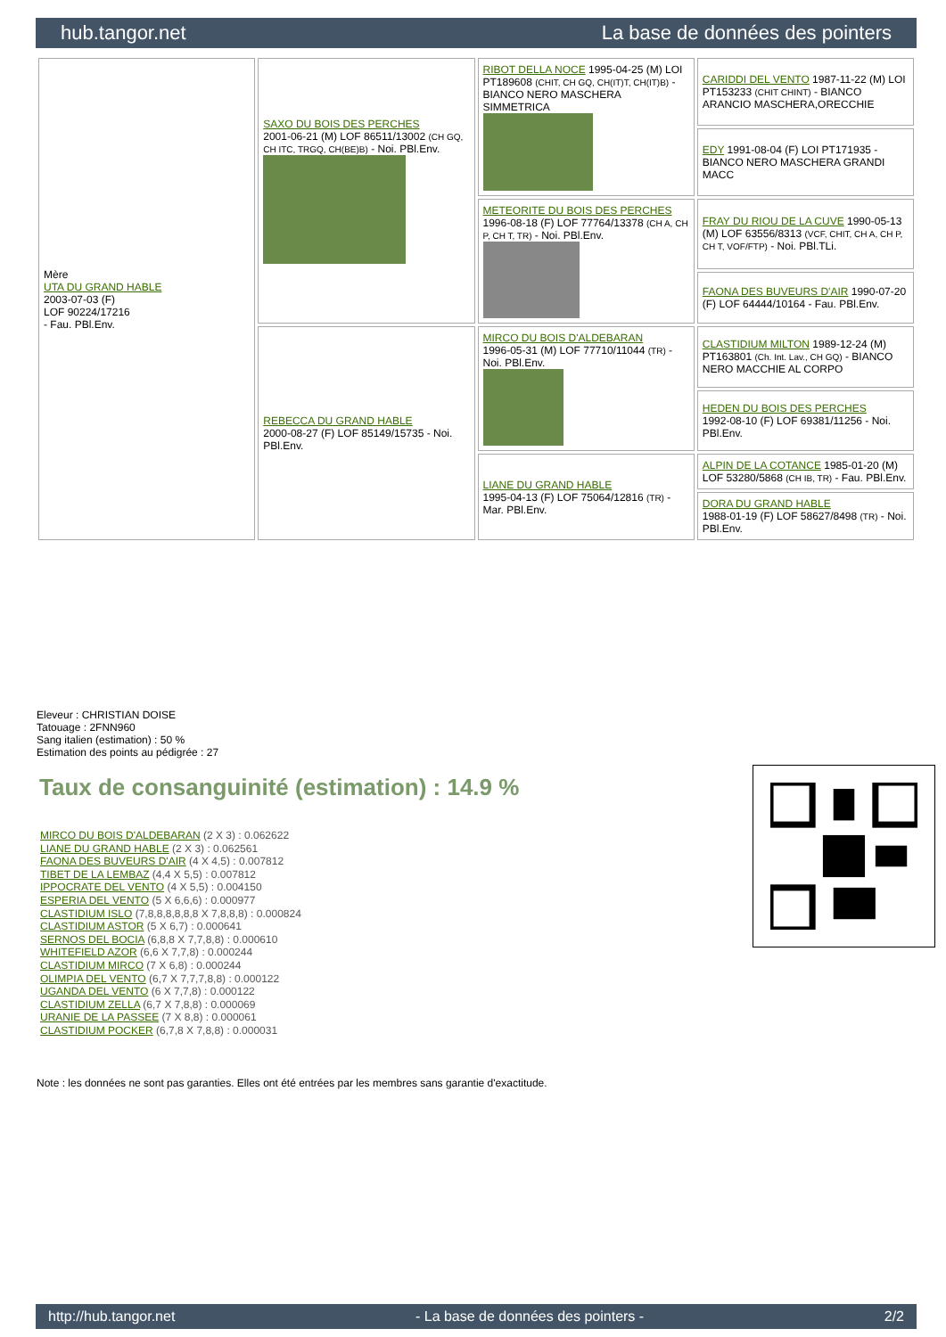hub.tangor.net La base de données des pointers
| Mère UTA DU GRAND HABLE 2003-07-03 (F) LOF 90224/17216 - Fau. PBl.Env. | SAXO DU BOIS DES PERCHES 2001-06-21 (M) LOF 86511/13002 (CH GQ, CH ITC, TRGQ, CH(BE)B) - Noi. PBl.Env. | RIBOT DELLA NOCE 1995-04-25 (M) LOI PT189608 (CHIT, CH GQ, CH(IT)T, CH(IT)B) - BIANCO NERO MASCHERA SIMMETRICA | CARIDDI DEL VENTO 1987-11-22 (M) LOI PT153233 (CHIT CHINT) - BIANCO ARANCIO MASCHERA,ORECCHIE |
| | | | EDY 1991-08-04 (F) LOI PT171935 - BIANCO NERO MASCHERA GRANDI MACC |
| | | METEORITE DU BOIS DES PERCHES 1996-08-18 (F) LOF 77764/13378 (CH A, CH P, CH T, TR) - Noi. PBl.Env. | FRAY DU RIOU DE LA CUVE 1990-05-13 (M) LOF 63556/8313 (VCF, CHIT, CH A, CH P, CH T, VOF/FTP) - Noi. PBl.TLi. |
| | | | FAONA DES BUVEURS D'AIR 1990-07-20 (F) LOF 64444/10164 - Fau. PBl.Env. |
| | REBECCA DU GRAND HABLE 2000-08-27 (F) LOF 85149/15735 - Noi. PBl.Env. | MIRCO DU BOIS D'ALDEBARAN 1996-05-31 (M) LOF 77710/11044 (TR) - Noi. PBl.Env. | CLASTIDIUM MILTON 1989-12-24 (M) PT163801 (Ch. Int. Lav., CH GQ) - BIANCO NERO MACCHIE AL CORPO |
| | | | HEDEN DU BOIS DES PERCHES 1992-08-10 (F) LOF 69381/11256 - Noi. PBl.Env. |
| | | LIANE DU GRAND HABLE 1995-04-13 (F) LOF 75064/12816 (TR) - Mar. PBl.Env. | ALPIN DE LA COTANCE 1985-01-20 (M) LOF 53280/5868 (CH IB, TR) - Fau. PBl.Env. |
| | | | DORA DU GRAND HABLE 1988-01-19 (F) LOF 58627/8498 (TR) - Noi. PBl.Env. |
Eleveur : CHRISTIAN DOISE
Tatouage : 2FNN960
Sang italien (estimation) : 50 %
Estimation des points au pédigrée : 27
Taux de consanguinité (estimation) : 14.9 %
MIRCO DU BOIS D'ALDEBARAN (2 X 3) : 0.062622
LIANE DU GRAND HABLE (2 X 3) : 0.062561
FAONA DES BUVEURS D'AIR (4 X 4,5) : 0.007812
TIBET DE LA LEMBAZ (4,4 X 5,5) : 0.007812
IPPOCRATE DEL VENTO (4 X 5,5) : 0.004150
ESPERIA DEL VENTO (5 X 6,6,6) : 0.000977
CLASTIDIUM ISLO (7,8,8,8,8,8,8 X 7,8,8,8) : 0.000824
CLASTIDIUM ASTOR (5 X 6,7) : 0.000641
SERNOS DEL BOCIA (6,8,8 X 7,7,8,8) : 0.000610
WHITEFIELD AZOR (6,6 X 7,7,8) : 0.000244
CLASTIDIUM MIRCO (7 X 6,8) : 0.000244
OLIMPIA DEL VENTO (6,7 X 7,7,7,8,8) : 0.000122
UGANDA DEL VENTO (6 X 7,7,8) : 0.000122
CLASTIDIUM ZELLA (6,7 X 7,8,8) : 0.000069
URANIE DE LA PASSEE (7 X 8,8) : 0.000061
CLASTIDIUM POCKER (6,7,8 X 7,8,8) : 0.000031
Note : les données ne sont pas garanties. Elles ont été entrées par les membres sans garantie d'exactitude.
http://hub.tangor.net - La base de données des pointers - 2/2